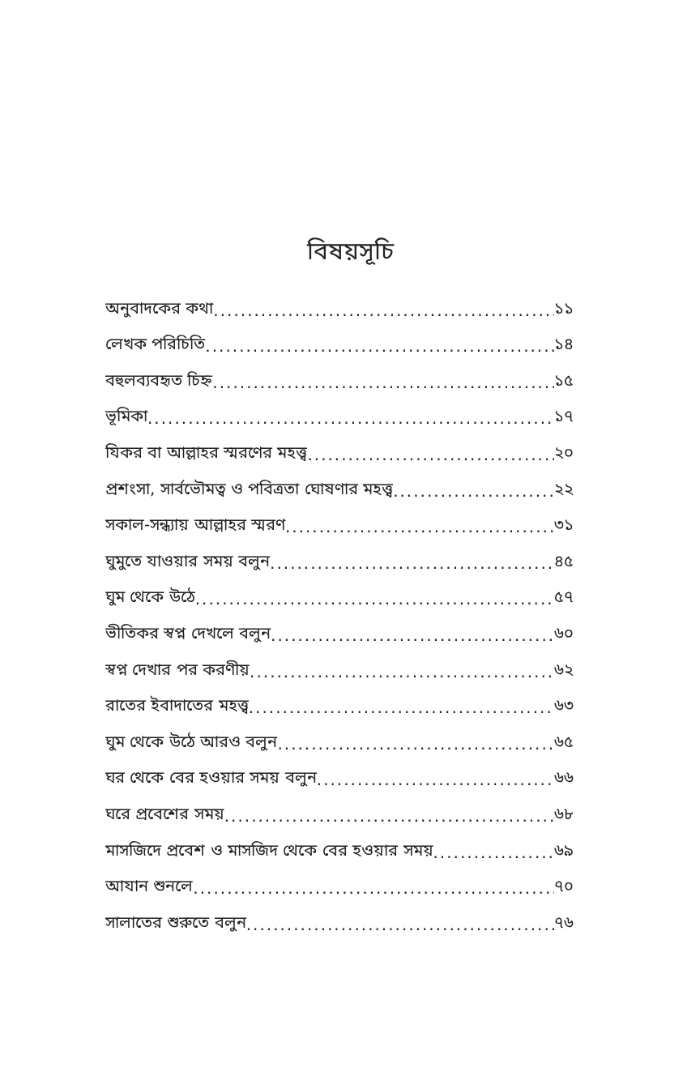বিষয়সূচি
অনুবাদকের কথা ১১
লেখক পরিচিতি ১৪
বহুলব্যবহৃত চিহ্ন ১৫
ভূমিকা ১৭
যিকর বা আল্লাহর স্মরণের মহত্ত্ব ২০
প্রশংসা, সার্বভৌমত্ব ও পবিত্রতা ঘোষণার মহত্ত্ব ২২
সকাল-সন্ধ্যায় আল্লাহর স্মরণ ৩১
ঘুমুতে যাওয়ার সময় বলুন ৪৫
ঘুম থেকে উঠে ৫৭
ভীতিকর স্বপ্ন দেখলে বলুন ৬০
স্বপ্ন দেখার পর করণীয় ৬২
রাতের ইবাদাতের মহত্ত্ব ৬৩
ঘুম থেকে উঠে আরও বলুন ৬৫
ঘর থেকে বের হওয়ার সময় বলুন ৬৬
ঘরে প্রবেশের সময় ৬৮
মাসজিদে প্রবেশ ও মাসজিদ থেকে বের হওয়ার সময় ৬৯
আযান শুনলে ৭০
সালাতের শুরুতে বলুন ৭৬